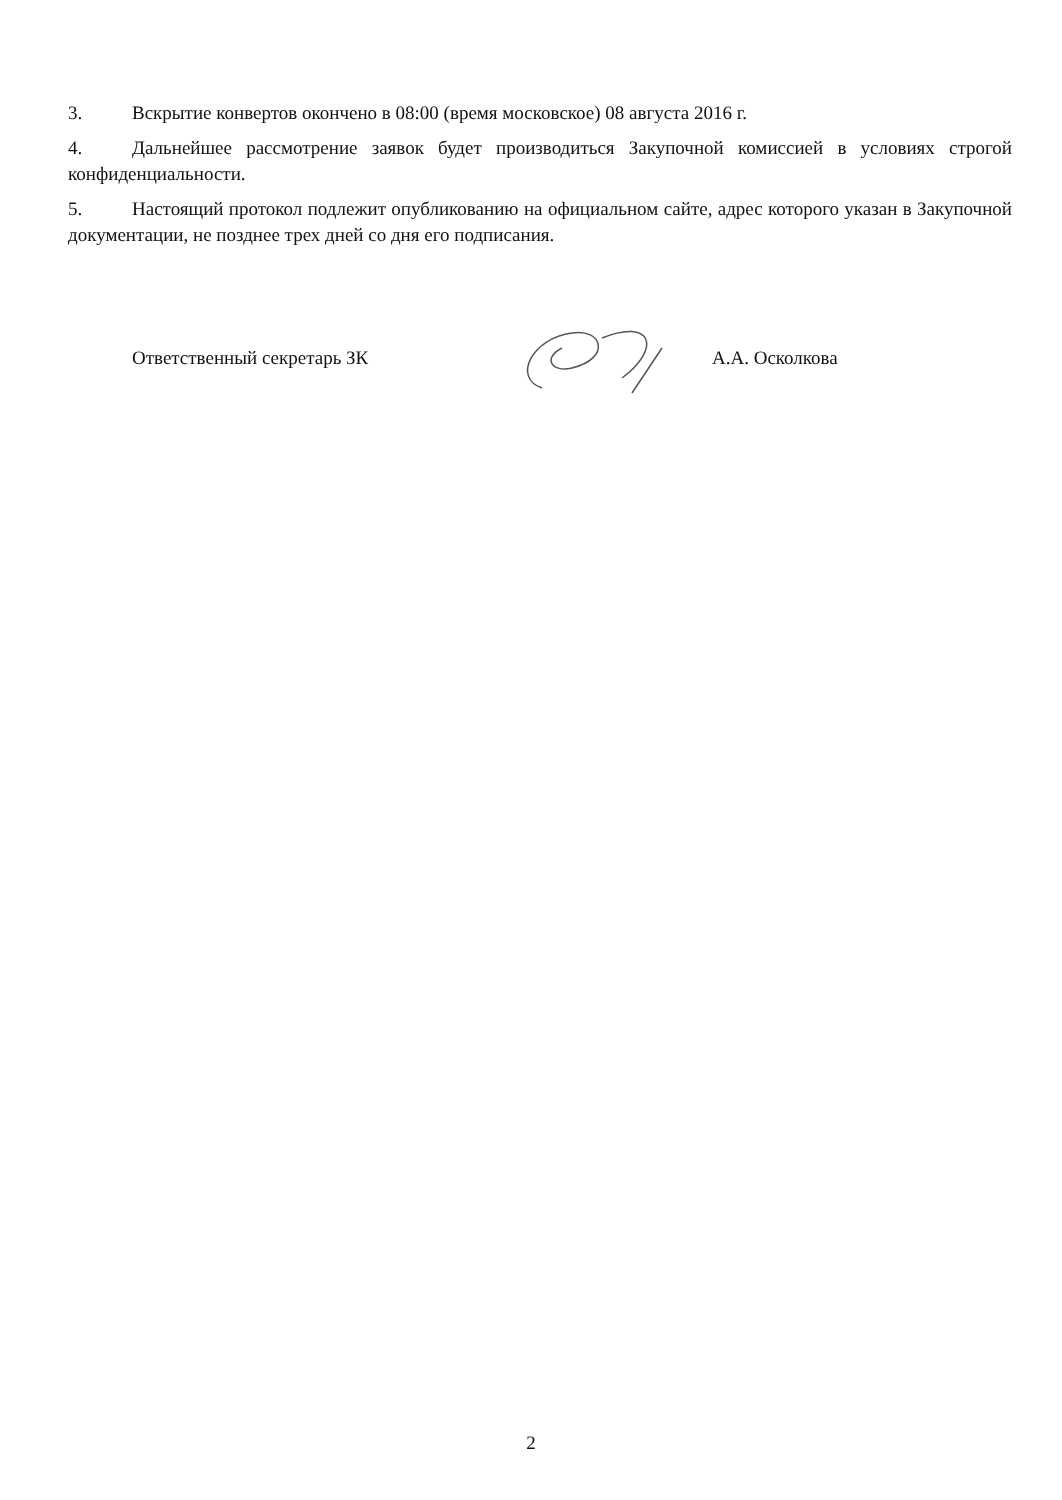3. Вскрытие конвертов окончено в 08:00 (время московское) 08 августа 2016 г.
4. Дальнейшее рассмотрение заявок будет производиться Закупочной комиссией в условиях строгой конфиденциальности.
5. Настоящий протокол подлежит опубликованию на официальном сайте, адрес которого указан в Закупочной документации, не позднее трех дней со дня его подписания.
Ответственный секретарь ЗК А.А. Осколкова
2